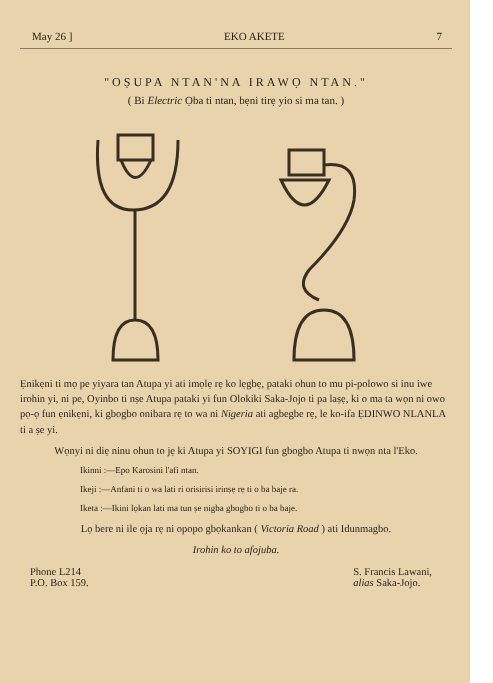May 26 ] EKO AKETE 7
"OṢUPA NTAN'NA IRAWỌ NTAN."
( Bi Electric Ọba ti ntan, bẹni tirẹ yio si ma tan. )
Ẹnikẹni ti mọ pe yiyara tan Atupa yi ati imọlẹ rẹ ko lẹgbẹ, pataki ohun to mu pi-polowo si inu iwe irohin yi, ni pe, Oyinbo ti nṣe Atupa pataki yi fun Olokiki Saka-Jojo ti pa laṣẹ, ki o ma ta wọn ni owo pọ-ọ fun ẹnikẹni, ki gbogbo onibara rẹ to wa ni Nigeria ati agbegbe rẹ, le ko-ifa ẸDINWO NLANLA ti a ṣe yi.
Wọnyi ni diẹ ninu ohun to jẹ ki Atupa yi SOYIGI fun gbogbo Atupa ti nwọn nta l'Eko.
Ikinni :—Epo Karosini l'afi ntan.
Ikeji :—Anfani ti o wa lati ri orisirisi irinṣẹ rẹ ti o ba baje ra.
Iketa :—Ikini lọkan lati ma tun ṣe nigba gbogbo ti o ba baje.
Lọ bere ni ile ọja rẹ ni opopo gbọkankan ( Victoria Road ) ati Idunmagbo.
Irohin ko to afojuba.
Phone L214
P.O. Box 159.
S. Francis Lawani,
alias Saka-Jojo.